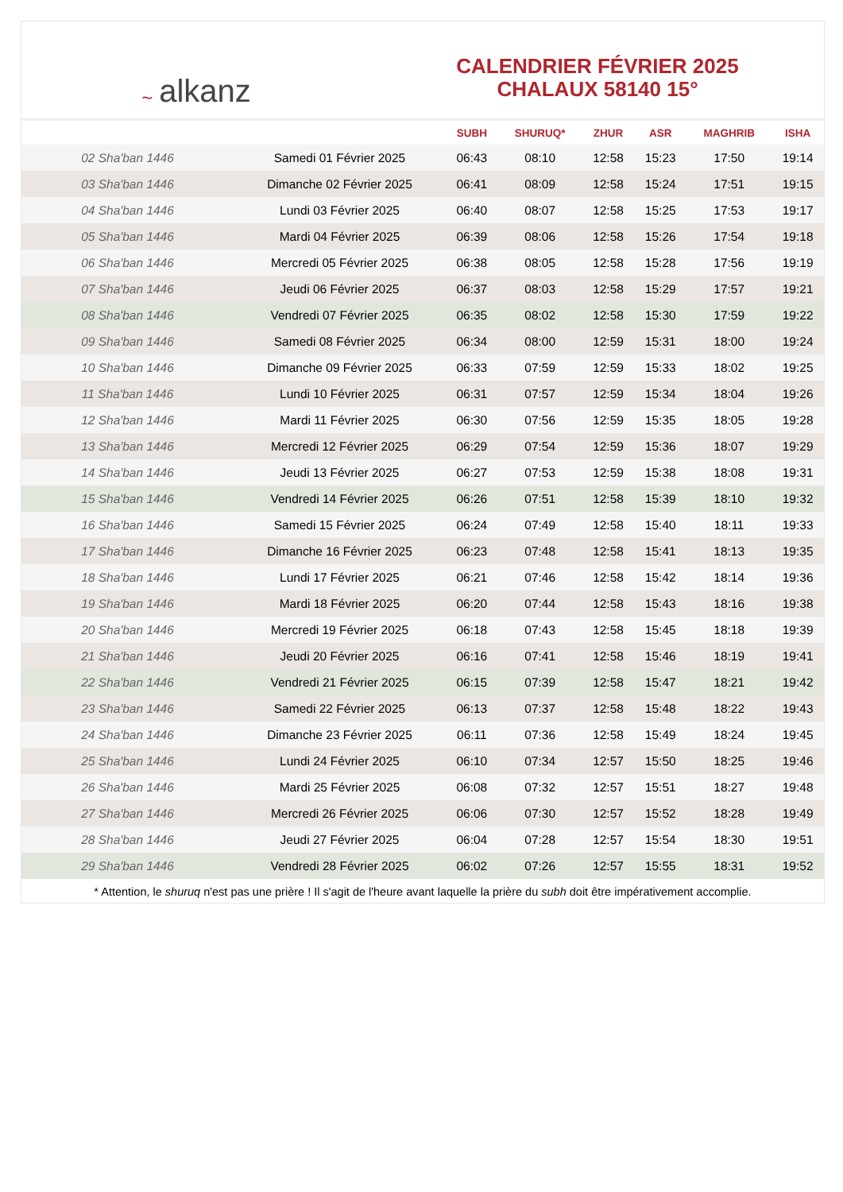~ alkanz
CALENDRIER FÉVRIER 2025
CHALAUX 58140 15°
| | | SUBH | SHURUQ* | ZHUR | ASR | MAGHRIB | ISHA |
| --- | --- | --- | --- | --- | --- | --- | --- |
| 02 Sha'ban 1446 | Samedi 01 Février 2025 | 06:43 | 08:10 | 12:58 | 15:23 | 17:50 | 19:14 |
| 03 Sha'ban 1446 | Dimanche 02 Février 2025 | 06:41 | 08:09 | 12:58 | 15:24 | 17:51 | 19:15 |
| 04 Sha'ban 1446 | Lundi 03 Février 2025 | 06:40 | 08:07 | 12:58 | 15:25 | 17:53 | 19:17 |
| 05 Sha'ban 1446 | Mardi 04 Février 2025 | 06:39 | 08:06 | 12:58 | 15:26 | 17:54 | 19:18 |
| 06 Sha'ban 1446 | Mercredi 05 Février 2025 | 06:38 | 08:05 | 12:58 | 15:28 | 17:56 | 19:19 |
| 07 Sha'ban 1446 | Jeudi 06 Février 2025 | 06:37 | 08:03 | 12:58 | 15:29 | 17:57 | 19:21 |
| 08 Sha'ban 1446 | Vendredi 07 Février 2025 | 06:35 | 08:02 | 12:58 | 15:30 | 17:59 | 19:22 |
| 09 Sha'ban 1446 | Samedi 08 Février 2025 | 06:34 | 08:00 | 12:59 | 15:31 | 18:00 | 19:24 |
| 10 Sha'ban 1446 | Dimanche 09 Février 2025 | 06:33 | 07:59 | 12:59 | 15:33 | 18:02 | 19:25 |
| 11 Sha'ban 1446 | Lundi 10 Février 2025 | 06:31 | 07:57 | 12:59 | 15:34 | 18:04 | 19:26 |
| 12 Sha'ban 1446 | Mardi 11 Février 2025 | 06:30 | 07:56 | 12:59 | 15:35 | 18:05 | 19:28 |
| 13 Sha'ban 1446 | Mercredi 12 Février 2025 | 06:29 | 07:54 | 12:59 | 15:36 | 18:07 | 19:29 |
| 14 Sha'ban 1446 | Jeudi 13 Février 2025 | 06:27 | 07:53 | 12:59 | 15:38 | 18:08 | 19:31 |
| 15 Sha'ban 1446 | Vendredi 14 Février 2025 | 06:26 | 07:51 | 12:58 | 15:39 | 18:10 | 19:32 |
| 16 Sha'ban 1446 | Samedi 15 Février 2025 | 06:24 | 07:49 | 12:58 | 15:40 | 18:11 | 19:33 |
| 17 Sha'ban 1446 | Dimanche 16 Février 2025 | 06:23 | 07:48 | 12:58 | 15:41 | 18:13 | 19:35 |
| 18 Sha'ban 1446 | Lundi 17 Février 2025 | 06:21 | 07:46 | 12:58 | 15:42 | 18:14 | 19:36 |
| 19 Sha'ban 1446 | Mardi 18 Février 2025 | 06:20 | 07:44 | 12:58 | 15:43 | 18:16 | 19:38 |
| 20 Sha'ban 1446 | Mercredi 19 Février 2025 | 06:18 | 07:43 | 12:58 | 15:45 | 18:18 | 19:39 |
| 21 Sha'ban 1446 | Jeudi 20 Février 2025 | 06:16 | 07:41 | 12:58 | 15:46 | 18:19 | 19:41 |
| 22 Sha'ban 1446 | Vendredi 21 Février 2025 | 06:15 | 07:39 | 12:58 | 15:47 | 18:21 | 19:42 |
| 23 Sha'ban 1446 | Samedi 22 Février 2025 | 06:13 | 07:37 | 12:58 | 15:48 | 18:22 | 19:43 |
| 24 Sha'ban 1446 | Dimanche 23 Février 2025 | 06:11 | 07:36 | 12:58 | 15:49 | 18:24 | 19:45 |
| 25 Sha'ban 1446 | Lundi 24 Février 2025 | 06:10 | 07:34 | 12:57 | 15:50 | 18:25 | 19:46 |
| 26 Sha'ban 1446 | Mardi 25 Février 2025 | 06:08 | 07:32 | 12:57 | 15:51 | 18:27 | 19:48 |
| 27 Sha'ban 1446 | Mercredi 26 Février 2025 | 06:06 | 07:30 | 12:57 | 15:52 | 18:28 | 19:49 |
| 28 Sha'ban 1446 | Jeudi 27 Février 2025 | 06:04 | 07:28 | 12:57 | 15:54 | 18:30 | 19:51 |
| 29 Sha'ban 1446 | Vendredi 28 Février 2025 | 06:02 | 07:26 | 12:57 | 15:55 | 18:31 | 19:52 |
* Attention, le shuruq n'est pas une prière ! Il s'agit de l'heure avant laquelle la prière du subh doit être impérativement accomplie.